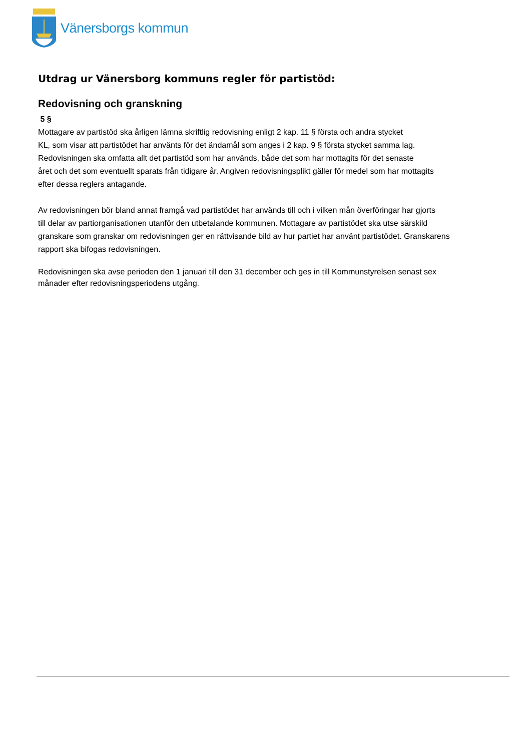Vänersborgs kommun
Utdrag ur Vänersborg kommuns regler för partistöd:
Redovisning och granskning
5 §
Mottagare av partistöd ska årligen lämna skriftlig redovisning enligt 2 kap. 11 § första och andra stycket
KL, som visar att partistödet har använts för det ändamål som anges i 2 kap. 9 § första stycket samma lag.
Redovisningen ska omfatta allt det partistöd som har används, både det som har mottagits för det senaste
året och det som eventuellt sparats från tidigare år. Angiven redovisningsplikt gäller för medel som har mottagits
efter dessa reglers antagande.
Av redovisningen bör bland annat framgå vad partistödet har används till och i vilken mån överföringar har gjorts
till delar av partiorganisationen utanför den utbetalande kommunen. Mottagare av partistödet ska utse särskild
granskare som granskar om redovisningen ger en rättvisande bild av hur partiet har använt partistödet. Granskarens
rapport ska bifogas redovisningen.
Redovisningen ska avse perioden den 1 januari till den 31 december och ges in till Kommunstyrelsen senast sex
månader efter redovisningsperiodens utgång.